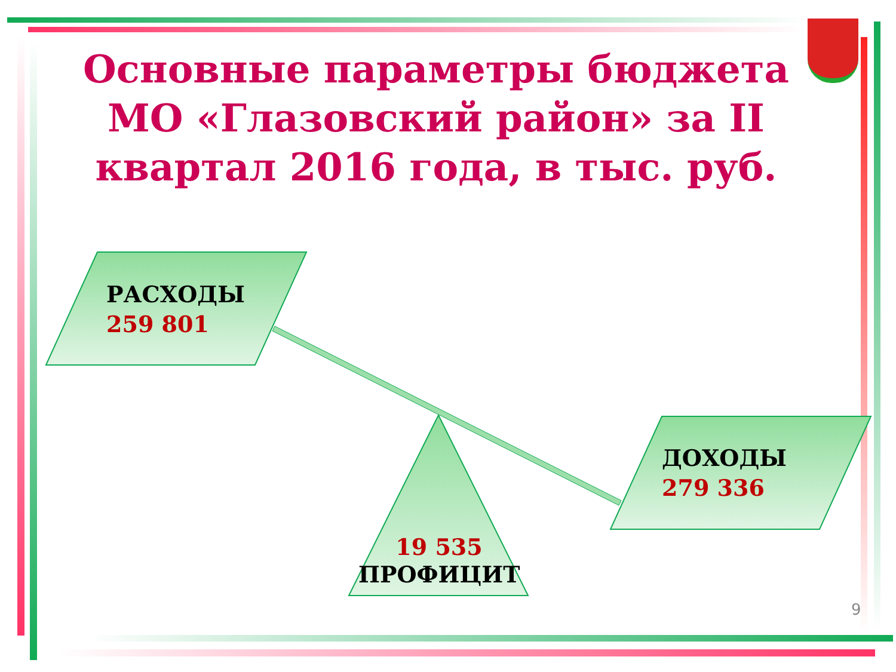Основные параметры бюджета МО «Глазовский район» за II квартал 2016 года, в тыс. руб.
РАСХОДЫ
259 801
ДОХОДЫ
279 336
19 535
ПРОФИЦИТ
9